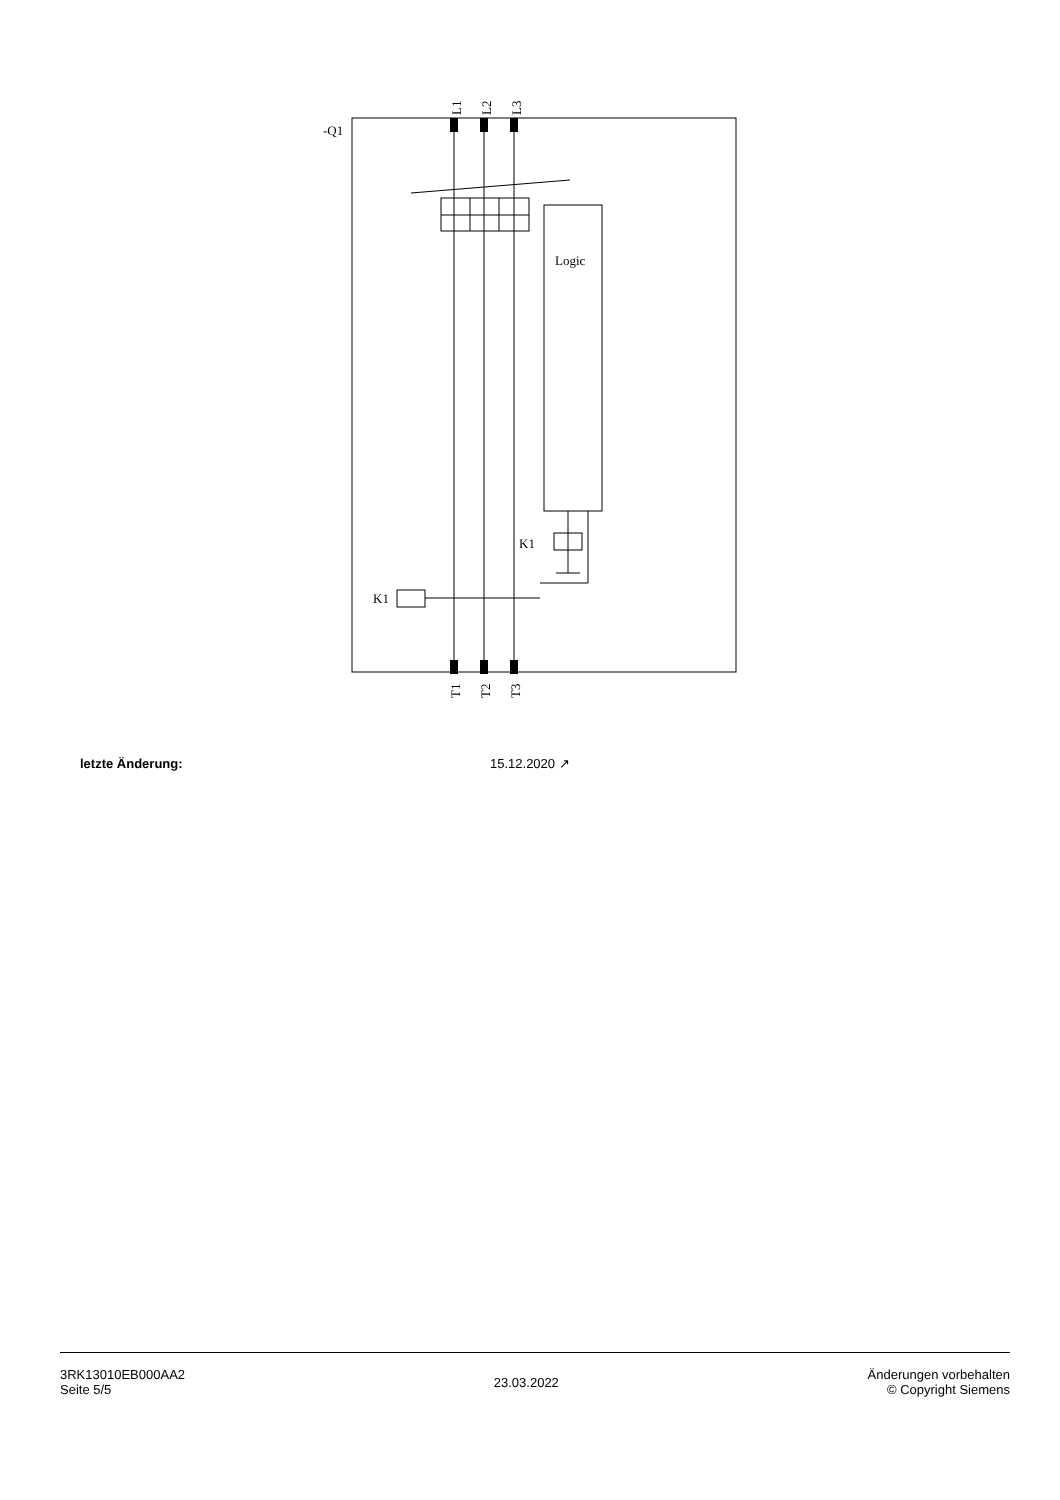-Q1
L1
L2
L3
Logic
K1
K1
T1
T2
T3
| letzte Änderung: | 15.12.2020 ↗ |
3RK13010EB000AA2
Seite 5/5
23.03.2022
Änderungen vorbehalten
© Copyright Siemens